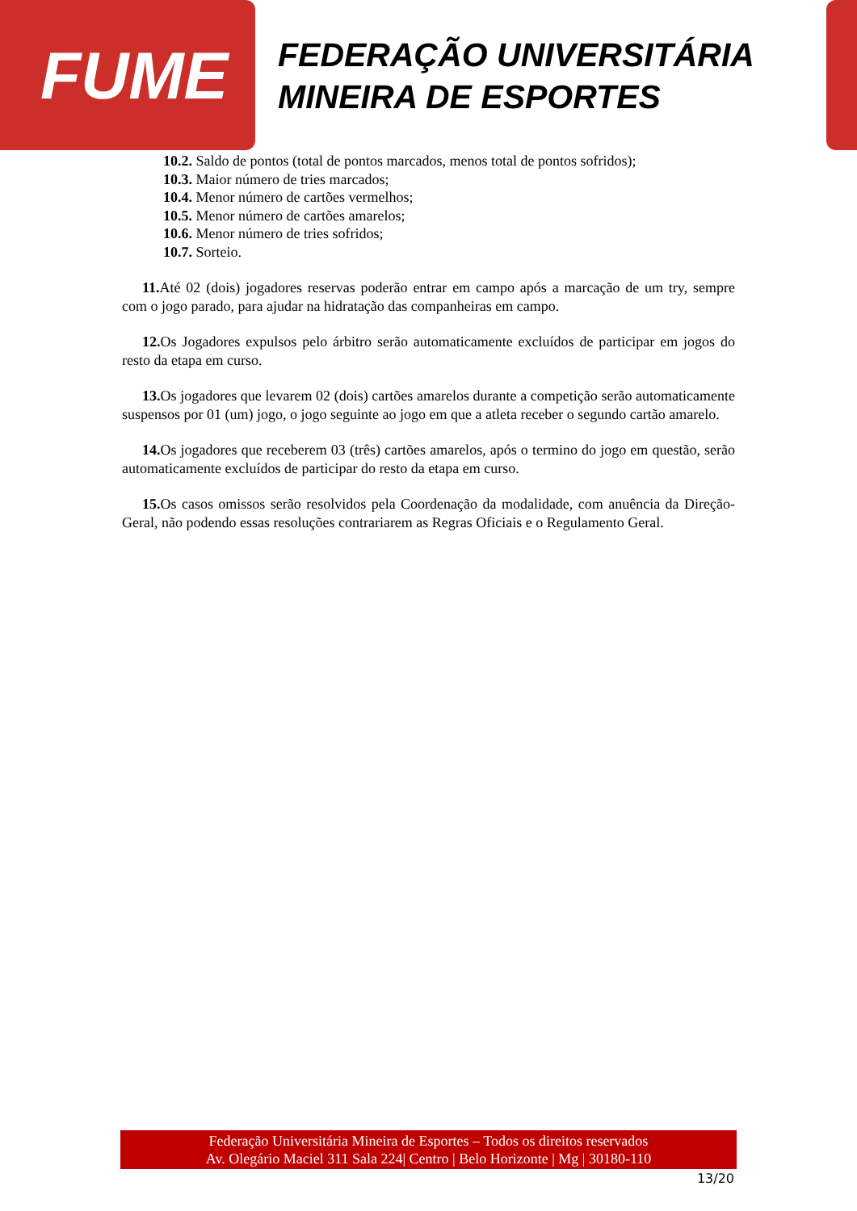FUME
FEDERAÇÃO UNIVERSITÁRIA
MINEIRA DE ESPORTES
10.2. Saldo de pontos (total de pontos marcados, menos total de pontos sofridos);
10.3. Maior número de tries marcados;
10.4. Menor número de cartões vermelhos;
10.5. Menor número de cartões amarelos;
10.6. Menor número de tries sofridos;
10.7. Sorteio.
11. Até 02 (dois) jogadores reservas poderão entrar em campo após a marcação de um try, sempre com o jogo parado, para ajudar na hidratação das companheiras em campo.
12. Os Jogadores expulsos pelo árbitro serão automaticamente excluídos de participar em jogos do resto da etapa em curso.
13. Os jogadores que levarem 02 (dois) cartões amarelos durante a competição serão automaticamente suspensos por 01 (um) jogo, o jogo seguinte ao jogo em que a atleta receber o segundo cartão amarelo.
14. Os jogadores que receberem 03 (três) cartões amarelos, após o termino do jogo em questão, serão automaticamente excluídos de participar do resto da etapa em curso.
15. Os casos omissos serão resolvidos pela Coordenação da modalidade, com anuência da Direção-Geral, não podendo essas resoluções contrariarem as Regras Oficiais e o Regulamento Geral.
Federação Universitária Mineira de Esportes – Todos os direitos reservados
Av. Olegário Maciel 311 Sala 224| Centro | Belo Horizonte | Mg | 30180-110
13/20